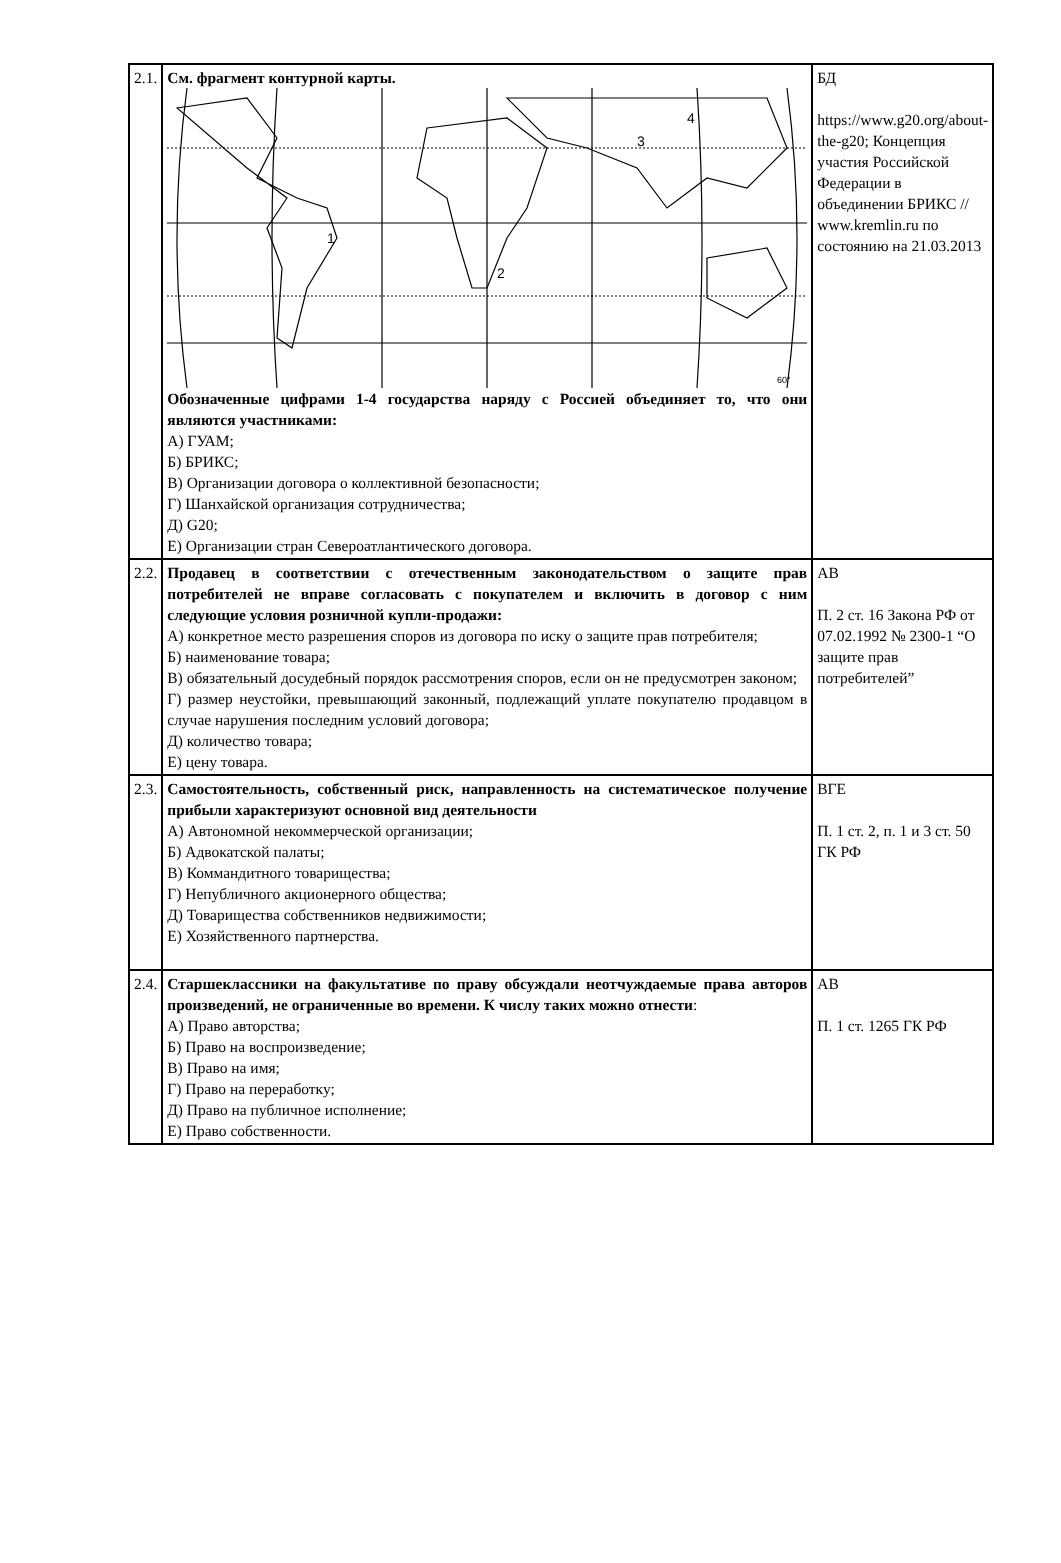| 2.1. | См. фрагмент контурной карты. 1 2 3 4 60° Обозначенные цифрами 1-4 государства наряду с Россией объединяет то, что они являются участниками: А) ГУАМ; Б) БРИКС; В) Организации договора о коллективной безопасности; Г) Шанхайской организация сотрудничества; Д) G20; Е) Организации стран Североатлантического договора. | БД https://www.g20.org/about-the-g20; Концепция участия Российской Федерации в объединении БРИКС // www.kremlin.ru по состоянию на 21.03.2013 |
| 2.2. | Продавец в соответствии с отечественным законодательством о защите прав потребителей не вправе согласовать с покупателем и включить в договор с ним следующие условия розничной купли-продажи: А) конкретное место разрешения споров из договора по иску о защите прав потребителя; Б) наименование товара; В) обязательный досудебный порядок рассмотрения споров, если он не предусмотрен законом; Г) размер неустойки, превышающий законный, подлежащий уплате покупателю продавцом в случае нарушения последним условий договора; Д) количество товара; Е) цену товара. | АВ П. 2 ст. 16 Закона РФ от 07.02.1992 № 2300-1 “О защите прав потребителей” |
| 2.3. | Самостоятельность, собственный риск, направленность на систематическое получение прибыли характеризуют основной вид деятельности А) Автономной некоммерческой организации; Б) Адвокатской палаты; В) Коммандитного товарищества; Г) Непубличного акционерного общества; Д) Товарищества собственников недвижимости; Е) Хозяйственного партнерства. | ВГЕ П. 1 ст. 2, п. 1 и 3 ст. 50 ГК РФ |
| 2.4. | Старшеклассники на факультативе по праву обсуждали неотчуждаемые права авторов произведений, не ограниченные во времени. К числу таких можно отнести : А) Право авторства; Б) Право на воспроизведение; В) Право на имя; Г) Право на переработку; Д) Право на публичное исполнение; Е) Право собственности. | АВ П. 1 ст. 1265 ГК РФ |